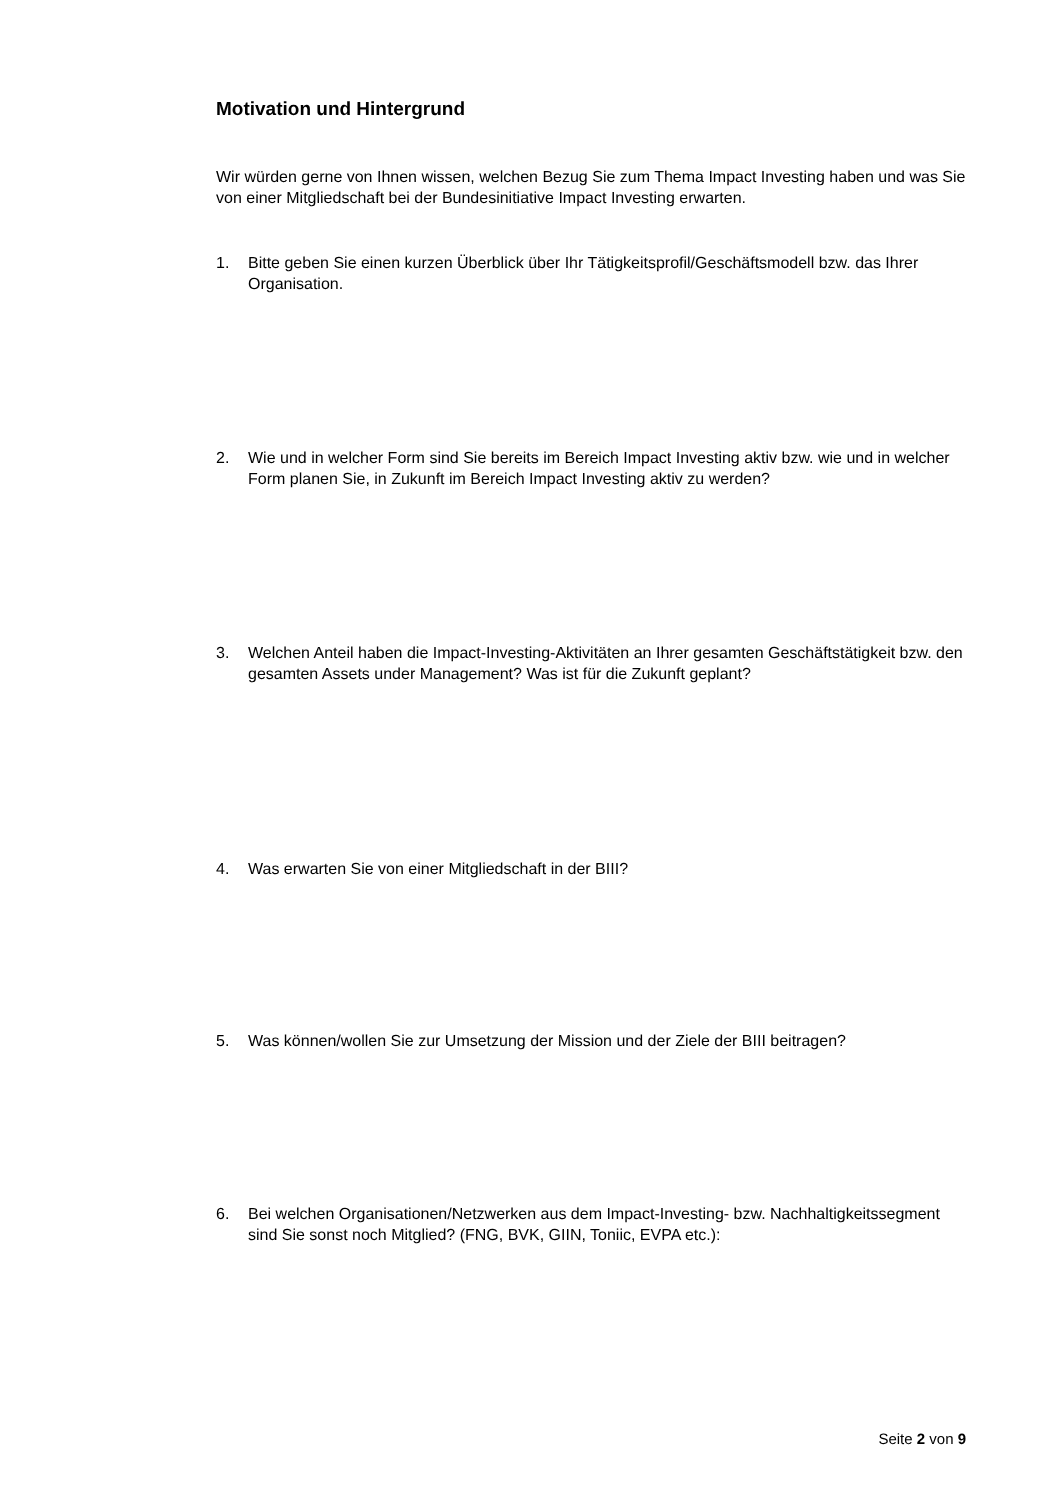Motivation und Hintergrund
Wir würden gerne von Ihnen wissen, welchen Bezug Sie zum Thema Impact Investing haben und was Sie von einer Mitgliedschaft bei der Bundesinitiative Impact Investing erwarten.
1. Bitte geben Sie einen kurzen Überblick über Ihr Tätigkeitsprofil/Geschäftsmodell bzw. das Ihrer Organisation.
2. Wie und in welcher Form sind Sie bereits im Bereich Impact Investing aktiv bzw. wie und in welcher Form planen Sie, in Zukunft im Bereich Impact Investing aktiv zu werden?
3. Welchen Anteil haben die Impact-Investing-Aktivitäten an Ihrer gesamten Geschäftstätigkeit bzw. den gesamten Assets under Management? Was ist für die Zukunft geplant?
4. Was erwarten Sie von einer Mitgliedschaft in der BIII?
5. Was können/wollen Sie zur Umsetzung der Mission und der Ziele der BIII beitragen?
6. Bei welchen Organisationen/Netzwerken aus dem Impact-Investing- bzw. Nachhaltigkeitssegment sind Sie sonst noch Mitglied? (FNG, BVK, GIIN, Toniic, EVPA etc.):
Seite 2 von 9